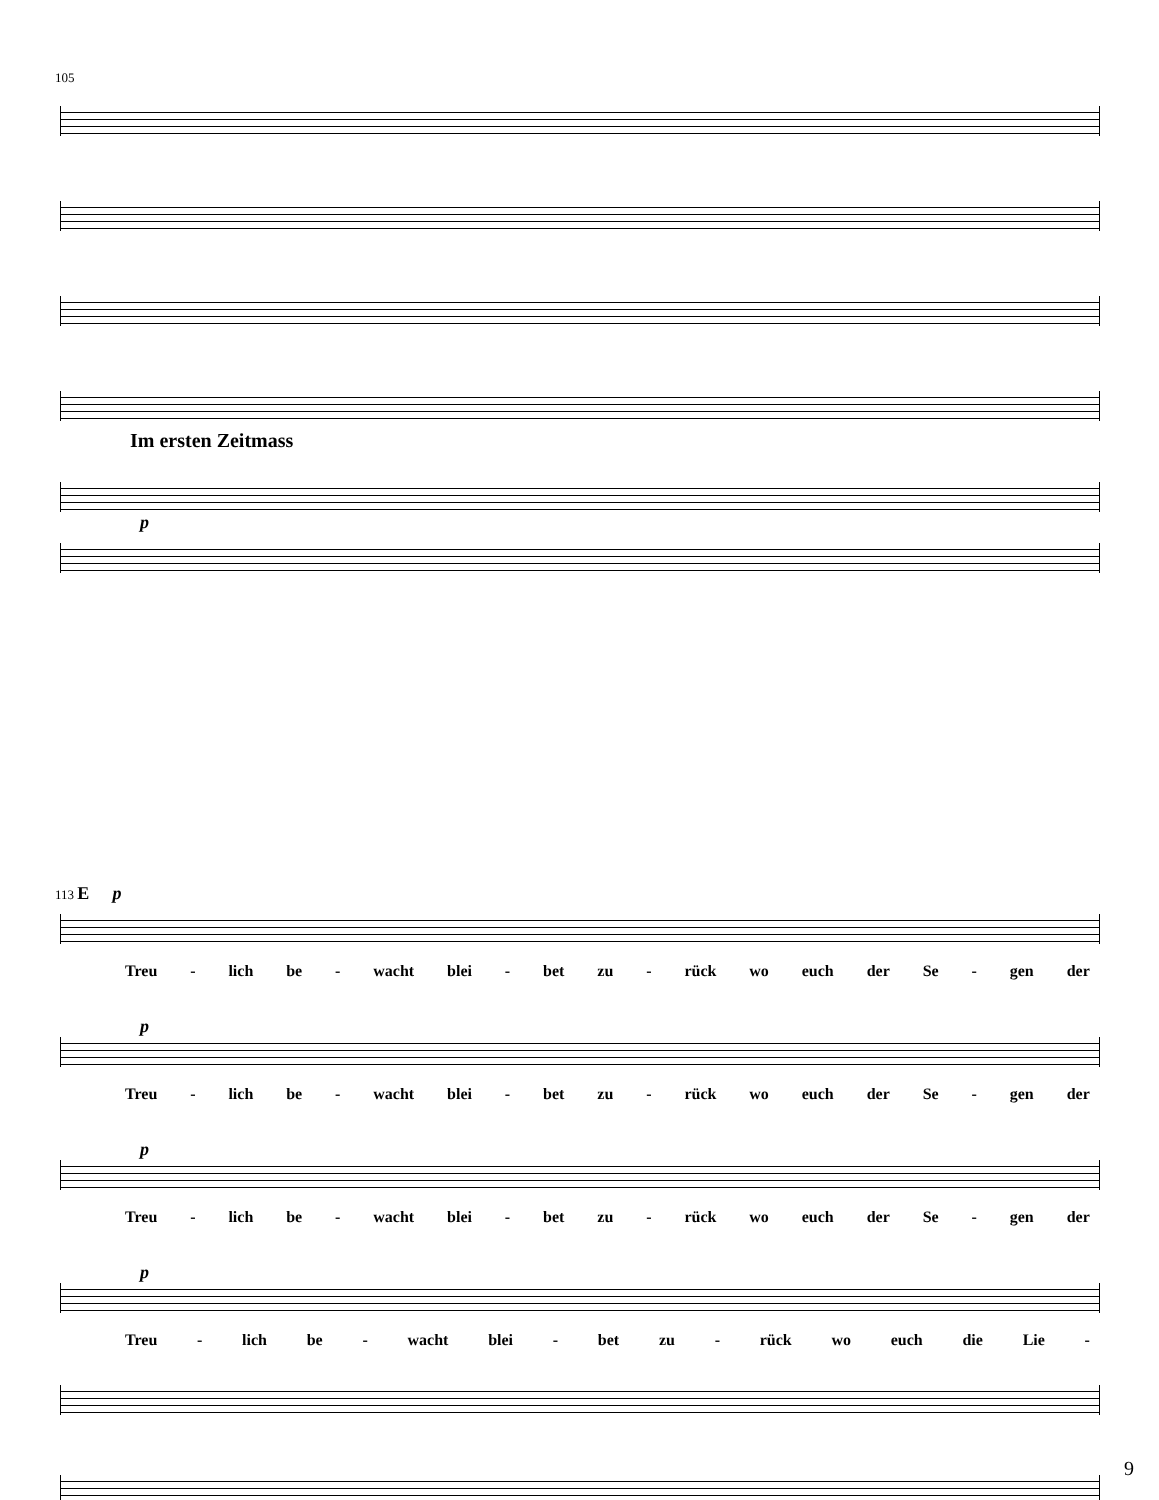105
Im ersten Zeitmass
p
113 E p
Treu - lich be - wacht blei - bet zu - rück wo euch der Se - gen der
p
Treu - lich be - wacht blei - bet zu - rück wo euch der Se - gen der
p
Treu - lich be - wacht blei - bet zu - rück wo euch der Se - gen der
p
Treu - lich be - wacht blei - bet zu - rück wo euch die Lie -
9